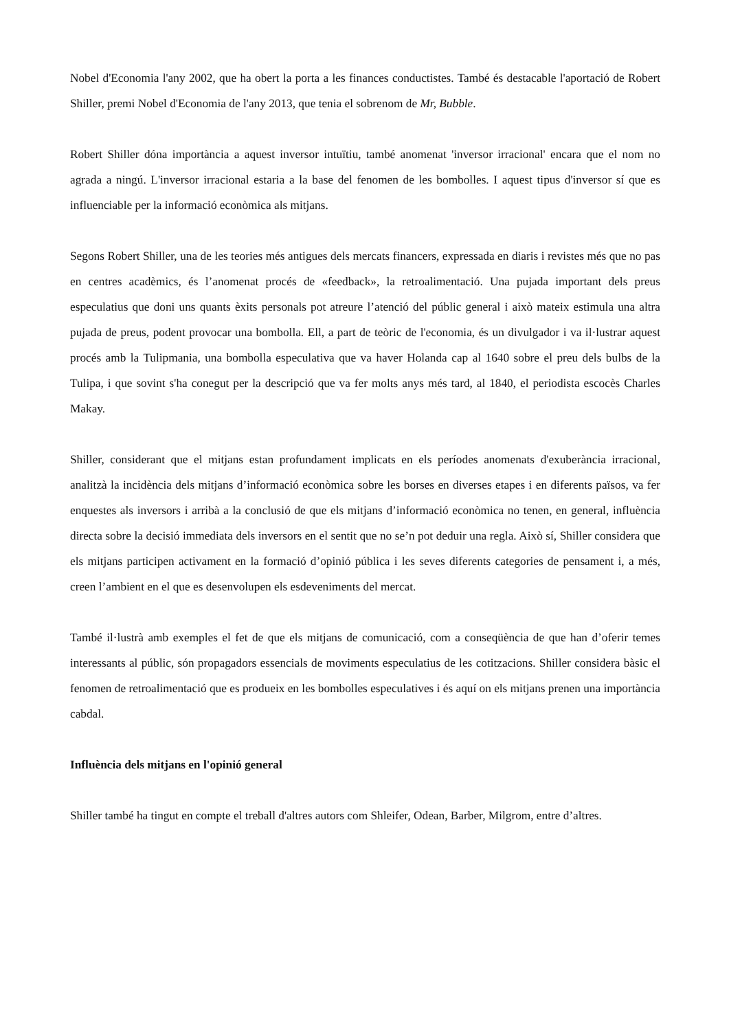Nobel d'Economia l'any 2002, que ha obert la porta a les finances conductistes. També és destacable l'aportació de Robert Shiller, premi Nobel d'Economia de l'any 2013, que tenia el sobrenom de Mr, Bubble.
Robert Shiller dóna importància a aquest inversor intuïtiu, també anomenat 'inversor irracional' encara que el nom no agrada a ningú. L'inversor irracional estaria a la base del fenomen de les bombolles. I aquest tipus d'inversor sí que es influenciable per la informació econòmica als mitjans.
Segons Robert Shiller, una de les teories més antigues dels mercats financers, expressada en diaris i revistes més que no pas en centres acadèmics, és l’anomenat procés de «feedback», la retroalimentació. Una pujada important dels preus especulatius que doni uns quants èxits personals pot atreure l’atenció del públic general i això mateix estimula una altra pujada de preus, podent provocar una bombolla. Ell, a part de teòric de l'economia, és un divulgador i va il·lustrar aquest procés amb la Tulipmania, una bombolla especulativa que va haver Holanda cap al 1640 sobre el preu dels bulbs de la Tulipa, i que sovint s'ha conegut per la descripció que va fer molts anys més tard, al 1840, el periodista escocès Charles Makay.
Shiller, considerant que el mitjans estan profundament implicats en els períodes anomenats d'exuberància irracional, analitzà la incidència dels mitjans d’informació econòmica sobre les borses en diverses etapes i en diferents països, va fer enquestes als inversors i arribà a la conclusió de que els mitjans d’informació econòmica no tenen, en general, influència directa sobre la decisió immediata dels inversors en el sentit que no se’n pot deduir una regla. Això sí, Shiller considera que els mitjans participen activament en la formació d’opinió pública i les seves diferents categories de pensament i, a més, creen l’ambient en el que es desenvolupen els esdeveniments del mercat.
També il·lustrà amb exemples el fet de que els mitjans de comunicació, com a conseqüència de que han d’oferir temes interessants al públic, són propagadors essencials de moviments especulatius de les cotitzacions. Shiller considera bàsic el fenomen de retroalimentació que es produeix en les bombolles especulatives i és aquí on els mitjans prenen una importància cabdal.
Influència dels mitjans en l'opinió general
Shiller també ha tingut en compte el treball d'altres autors com Shleifer, Odean, Barber, Milgrom, entre d’altres.